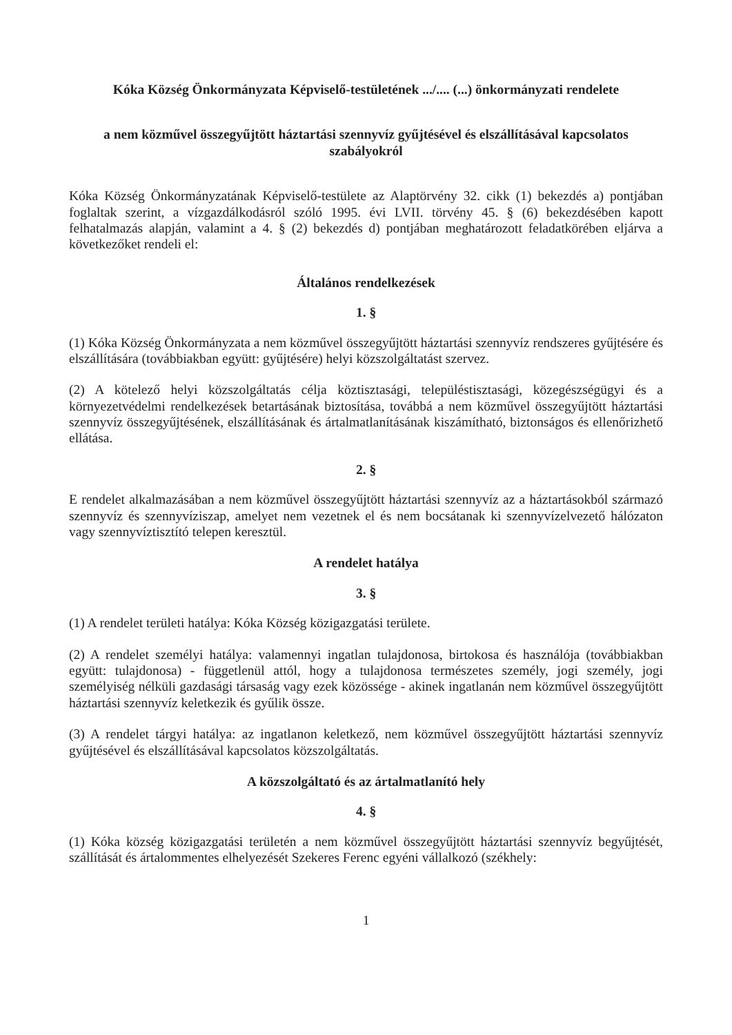Kóka Község Önkormányzata Képviselő-testületének .../.... (...) önkormányzati rendelete
a nem közművel összegyűjtött háztartási szennyvíz gyűjtésével és elszállításával kapcsolatos szabályokról
Kóka Község Önkormányzatának Képviselő-testülete az Alaptörvény 32. cikk (1) bekezdés a) pontjában foglaltak szerint, a vízgazdálkodásról szóló 1995. évi LVII. törvény 45. § (6) bekezdésében kapott felhatalmazás alapján, valamint a 4. § (2) bekezdés d) pontjában meghatározott feladatkörében eljárva a következőket rendeli el:
Általános rendelkezések
1. §
(1) Kóka Község Önkormányzata a nem közművel összegyűjtött háztartási szennyvíz rendszeres gyűjtésére és elszállítására (továbbiakban együtt: gyűjtésére) helyi közszolgáltatást szervez.
(2) A kötelező helyi közszolgáltatás célja köztisztasági, településtisztasági, közegészségügyi és a környezetvédelmi rendelkezések betartásának biztosítása, továbbá a nem közművel összegyűjtött háztartási szennyvíz összegyűjtésének, elszállításának és ártalmatlanításának kiszámítható, biztonságos és ellenőrizhető ellátása.
2. §
E rendelet alkalmazásában a nem közművel összegyűjtött háztartási szennyvíz az a háztartásokból származó szennyvíz és szennyvíziszap, amelyet nem vezetnek el és nem bocsátanak ki szennyvízelvezető hálózaton vagy szennyvíztisztító telepen keresztül.
A rendelet hatálya
3. §
(1) A rendelet területi hatálya: Kóka Község közigazgatási területe.
(2) A rendelet személyi hatálya: valamennyi ingatlan tulajdonosa, birtokosa és használója (továbbiakban együtt: tulajdonosa) - függetlenül attól, hogy a tulajdonosa természetes személy, jogi személy, jogi személyiség nélküli gazdasági társaság vagy ezek közössége - akinek ingatlanán nem közművel összegyűjtött háztartási szennyvíz keletkezik és gyűlik össze.
(3) A rendelet tárgyi hatálya: az ingatlanon keletkező, nem közművel összegyűjtött háztartási szennyvíz gyűjtésével és elszállításával kapcsolatos közszolgáltatás.
A közszolgáltató és az ártalmatlanító hely
4. §
(1) Kóka község közigazgatási területén a nem közművel összegyűjtött háztartási szennyvíz begyűjtését, szállítását és ártalommentes elhelyezését Szekeres Ferenc egyéni vállalkozó (székhely:
1